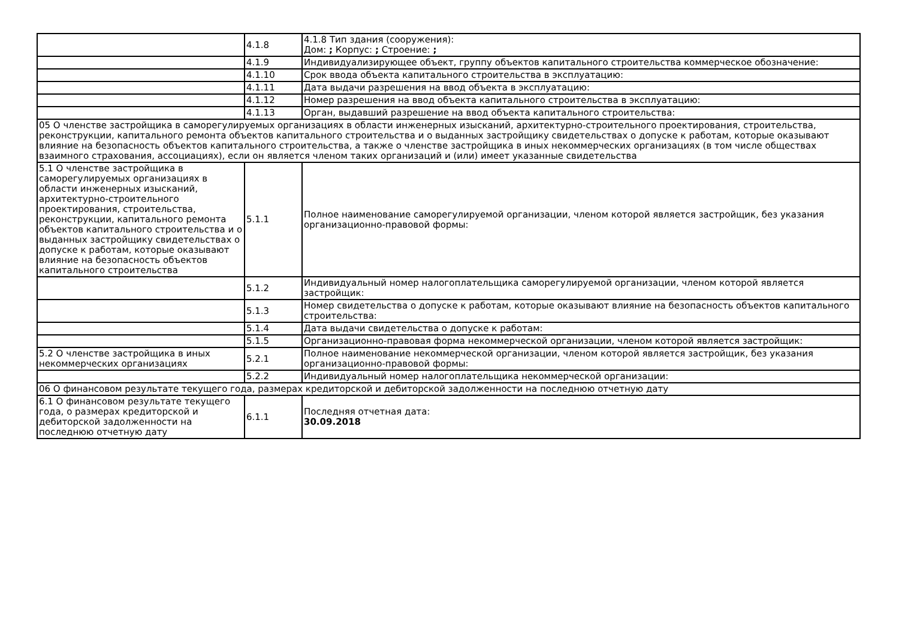| | 4.1.8 | 4.1.8 Тип здания (сооружения): Дом: ; Корпус: ; Строение: ; |
| | 4.1.9 | Индивидуализирующее объект, группу объектов капитального строительства коммерческое обозначение: |
| | 4.1.10 | Срок ввода объекта капитального строительства в эксплуатацию: |
| | 4.1.11 | Дата выдачи разрешения на ввод объекта в эксплуатацию: |
| | 4.1.12 | Номер разрешения на ввод объекта капитального строительства в эксплуатацию: |
| | 4.1.13 | Орган, выдавший разрешение на ввод объекта капитального строительства: |
| 05 О членстве застройщика в саморегулируемых организациях в области инженерных изысканий, архитектурно-строительного проектирования, строительства, реконструкции, капитального ремонта объектов капитального строительства и о выданных застройщику свидетельствах о допуске к работам, которые оказывают влияние на безопасность объектов капитального строительства, а также о членстве застройщика в иных некоммерческих организациях (в том числе обществах взаимного страхования, ассоциациях), если он является членом таких организаций и (или) имеет указанные свидетельства | | |
| 5.1 О членстве застройщика в саморегулируемых организациях в области инженерных изысканий, архитектурно-строительного проектирования, строительства, реконструкции, капитального ремонта объектов капитального строительства и о выданных застройщику свидетельствах о допуске к работам, которые оказывают влияние на безопасность объектов капитального строительства | 5.1.1 | Полное наименование саморегулируемой организации, членом которой является застройщик, без указания организационно-правовой формы: |
| | 5.1.2 | Индивидуальный номер налогоплательщика саморегулируемой организации, членом которой является застройщик: |
| | 5.1.3 | Номер свидетельства о допуске к работам, которые оказывают влияние на безопасность объектов капитального строительства: |
| | 5.1.4 | Дата выдачи свидетельства о допуске к работам: |
| | 5.1.5 | Организационно-правовая форма некоммерческой организации, членом которой является застройщик: |
| 5.2 О членстве застройщика в иных некоммерческих организациях | 5.2.1 | Полное наименование некоммерческой организации, членом которой является застройщик, без указания организационно-правовой формы: |
| | 5.2.2 | Индивидуальный номер налогоплательщика некоммерческой организации: |
| 06 О финансовом результате текущего года, размерах кредиторской и дебиторской задолженности на последнюю отчетную дату | | |
| 6.1 О финансовом результате текущего года, о размерах кредиторской и дебиторской задолженности на последнюю отчетную дату | 6.1.1 | Последняя отчетная дата: 30.09.2018 |